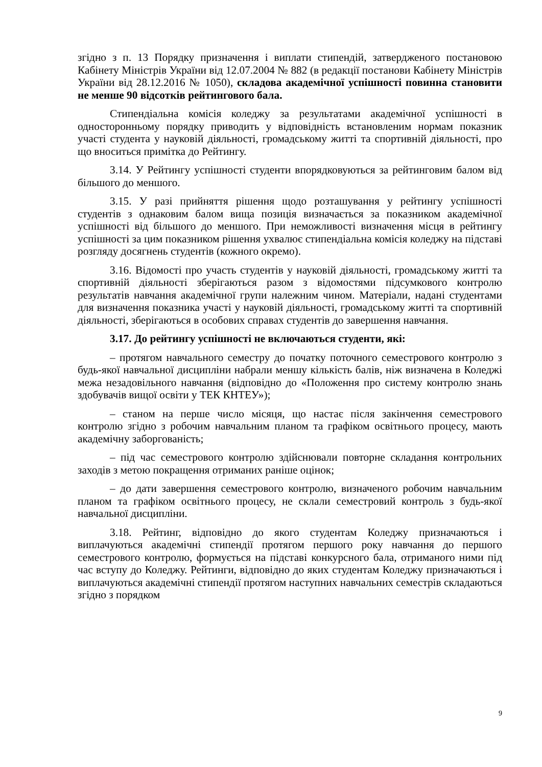згідно з п. 13 Порядку призначення і виплати стипендій, затвердженого постановою Кабінету Міністрів України від 12.07.2004 № 882 (в редакції постанови Кабінету Міністрів України від 28.12.2016 № 1050), складова академічної успішності повинна становити не менше 90 відсотків рейтингового бала.
Стипендіальна комісія коледжу за результатами академічної успішності в односторонньому порядку приводить у відповідність встановленим нормам показник участі студента у науковій діяльності, громадському житті та спортивній діяльності, про що вноситься примітка до Рейтингу.
3.14. У Рейтингу успішності студенти впорядковуються за рейтинговим балом від більшого до меншого.
3.15. У разі прийняття рішення щодо розташування у рейтингу успішності студентів з однаковим балом вища позиція визначається за показником академічної успішності від більшого до меншого. При неможливості визначення місця в рейтингу успішності за цим показником рішення ухвалює стипендіальна комісія коледжу на підставі розгляду досягнень студентів (кожного окремо).
3.16. Відомості про участь студентів у науковій діяльності, громадському житті та спортивній діяльності зберігаються разом з відомостями підсумкового контролю результатів навчання академічної групи належним чином. Матеріали, надані студентами для визначення показника участі у науковій діяльності, громадському житті та спортивній діяльності, зберігаються в особових справах студентів до завершення навчання.
3.17. До рейтингу успішності не включаються студенти, які:
– протягом навчального семестру до початку поточного семестрового контролю з будь-якої навчальної дисципліни набрали меншу кількість балів, ніж визначена в Коледжі межа незадовільного навчання (відповідно до «Положення про систему контролю знань здобувачів вищої освіти у ТЕК КНТЕУ»);
– станом на перше число місяця, що настає після закінчення семестрового контролю згідно з робочим навчальним планом та графіком освітнього процесу, мають академічну заборгованість;
– під час семестрового контролю здійснювали повторне складання контрольних заходів з метою покращення отриманих раніше оцінок;
– до дати завершення семестрового контролю, визначеного робочим навчальним планом та графіком освітнього процесу, не склали семестровий контроль з будь-якої навчальної дисципліни.
3.18. Рейтинг, відповідно до якого студентам Коледжу призначаються і виплачуються академічні стипендії протягом першого року навчання до першого семестрового контролю, формується на підставі конкурсного бала, отриманого ними під час вступу до Коледжу. Рейтинги, відповідно до яких студентам Коледжу призначаються і виплачуються академічні стипендії протягом наступних навчальних семестрів складаються згідно з порядком
9